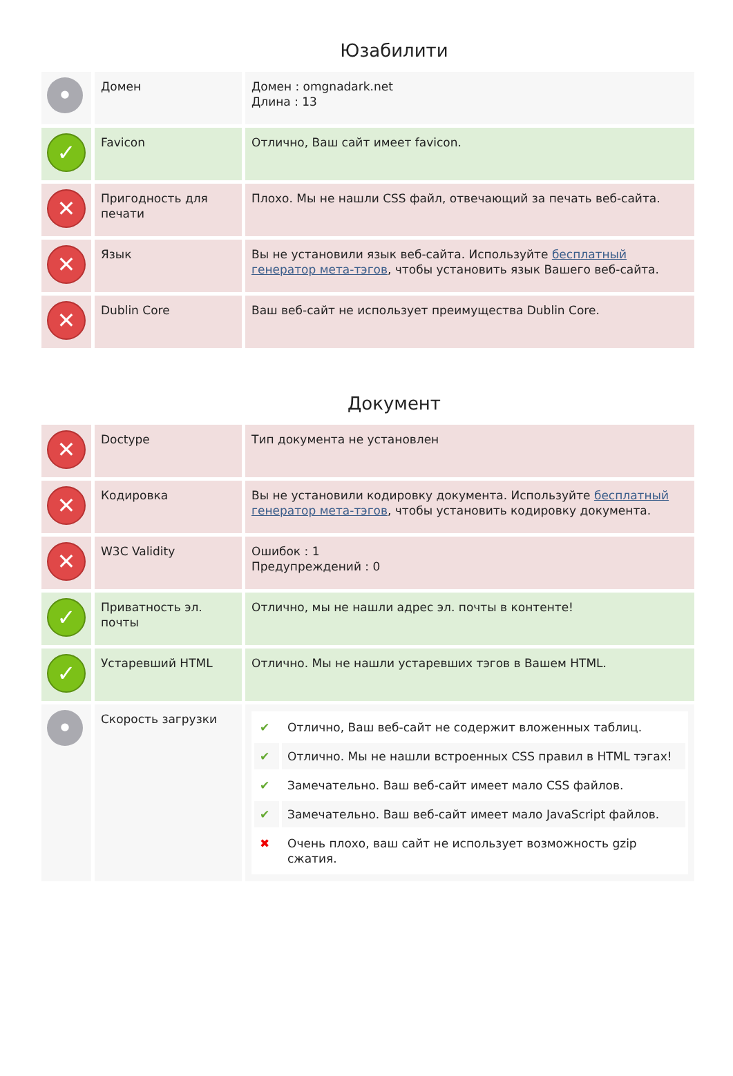Юзабилити
| • | Домен | Домен : omgnadark.net Длина : 13 |
| ✓ | Favicon | Отлично, Ваш сайт имеет favicon. |
| ✕ | Пригодность для печати | Плохо. Мы не нашли CSS файл, отвечающий за печать веб-сайта. |
| ✕ | Язык | Вы не установили язык веб-сайта. Используйте бесплатный генератор мета-тэгов , чтобы установить язык Вашего веб-сайта. |
| ✕ | Dublin Core | Ваш веб-сайт не использует преимущества Dublin Core. |
Документ
| ✕ | Doctype | Тип документа не установлен |
| ✕ | Кодировка | Вы не установили кодировку документа. Используйте бесплатный генератор мета-тэгов , чтобы установить кодировку документа. |
| ✕ | W3C Validity | Ошибок : 1 Предупреждений : 0 |
| ✓ | Приватность эл. почты | Отлично, мы не нашли адрес эл. почты в контенте! |
| ✓ | Устаревший HTML | Отлично. Мы не нашли устаревших тэгов в Вашем HTML. |
| • | Скорость загрузки | / ✔ / Отлично, Ваш веб-сайт не содержит вложенных таблиц. / / ✔ / Отлично. Мы не нашли встроенных CSS правил в HTML тэгах! / / ✔ / Замечательно. Ваш веб-сайт имеет мало CSS файлов. / / ✔ / Замечательно. Ваш веб-сайт имеет мало JavaScript файлов. / / ✖ / Очень плохо, ваш сайт не использует возможность gzip сжатия. / |